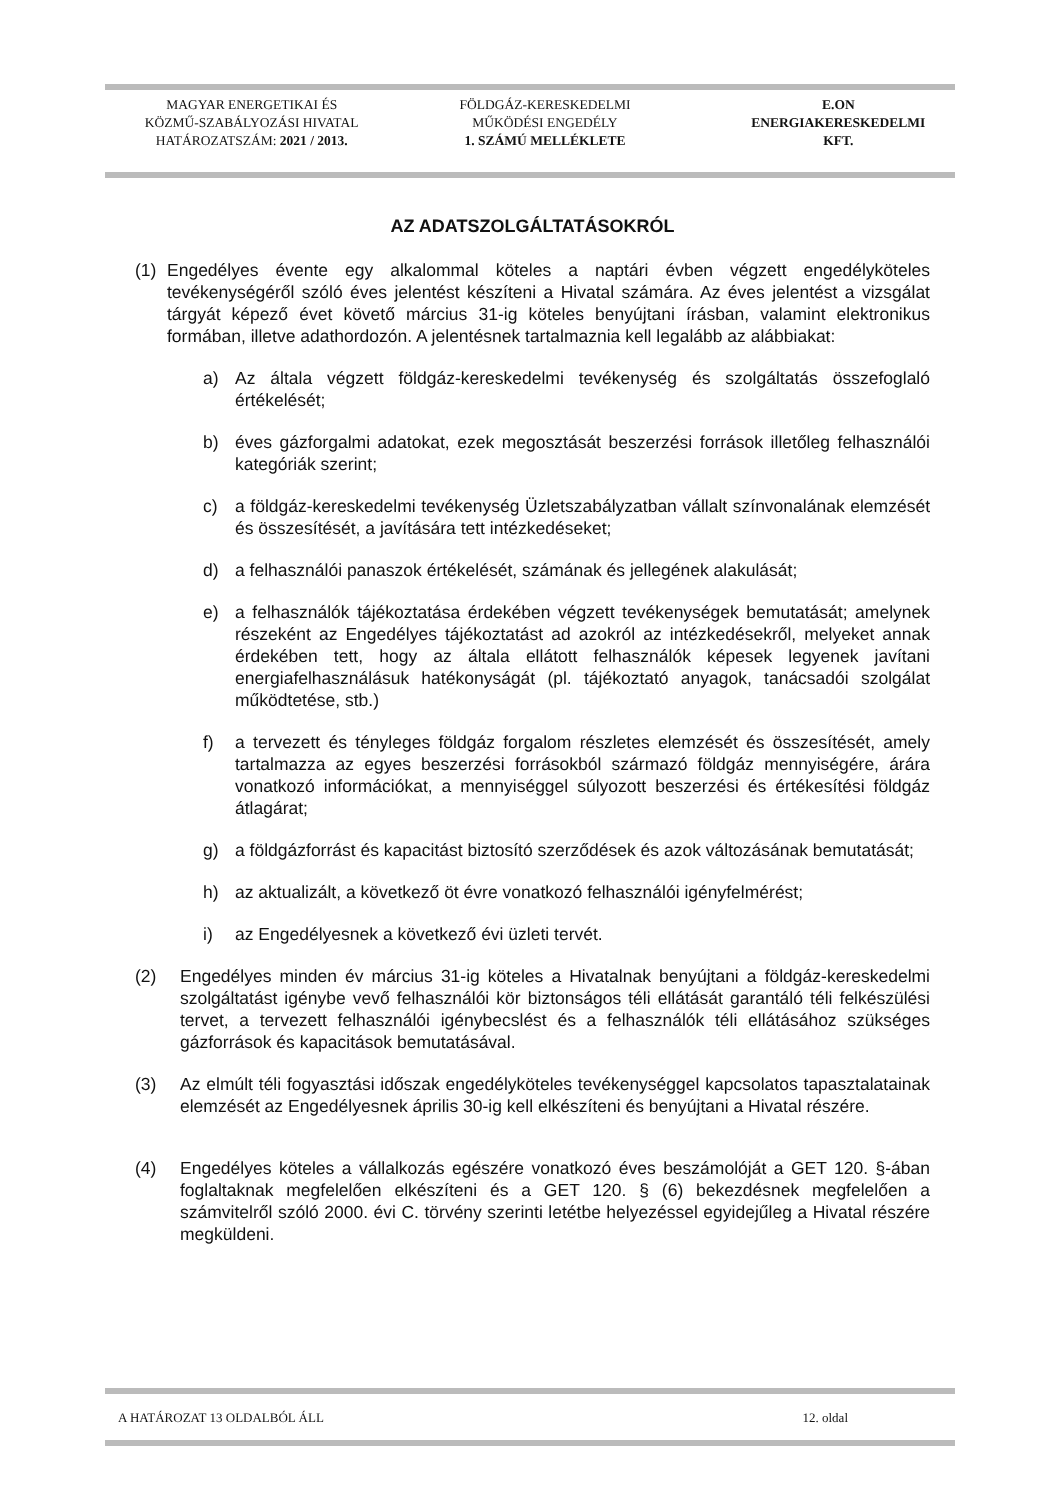MAGYAR ENERGETIKAI ÉS
KÖZMŰ-SZABÁLYOZÁSI HIVATAL
HATÁROZATSZÁM: 2021 / 2013.
FÖLDGÁZ-KERESKEDELMI
MŰKÖDÉSI ENGEDÉLY
1. SZÁMÚ MELLÉKLETE
E.ON
ENERGIAKERESKEDELMI
KFT.
AZ ADATSZOLGÁLTATÁSOKRÓL
(1) Engedélyes évente egy alkalommal köteles a naptári évben végzett engedélyköteles tevékenységéről szóló éves jelentést készíteni a Hivatal számára. Az éves jelentést a vizsgálat tárgyát képező évet követő március 31-ig köteles benyújtani írásban, valamint elektronikus formában, illetve adathordozón. A jelentésnek tartalmaznia kell legalább az alábbiakat:
a) Az általa végzett földgáz-kereskedelmi tevékenység és szolgáltatás összefoglaló értékelését;
b) éves gázforgalmi adatokat, ezek megosztását beszerzési források illetőleg felhasználói kategóriák szerint;
c) a földgáz-kereskedelmi tevékenység Üzletszabályzatban vállalt színvonalának elemzését és összesítését, a javítására tett intézkedéseket;
d) a felhasználói panaszok értékelését, számának és jellegének alakulását;
e) a felhasználók tájékoztatása érdekében végzett tevékenységek bemutatását; amelynek részeként az Engedélyes tájékoztatást ad azokról az intézkedésekről, melyeket annak érdekében tett, hogy az általa ellátott felhasználók képesek legyenek javítani energiafelhasználásuk hatékonyságát (pl. tájékoztató anyagok, tanácsadói szolgálat működtetése, stb.)
f) a tervezett és tényleges földgáz forgalom részletes elemzését és összesítését, amely tartalmazza az egyes beszerzési forrásokból származó földgáz mennyiségére, árára vonatkozó információkat, a mennyiséggel súlyozott beszerzési és értékesítési földgáz átlagárat;
g) a földgázforrást és kapacitást biztosító szerződések és azok változásának bemutatását;
h) az aktualizált, a következő öt évre vonatkozó felhasználói igényfelmérést;
i) az Engedélyesnek a következő évi üzleti tervét.
(2) Engedélyes minden év március 31-ig köteles a Hivatalnak benyújtani a földgáz-kereskedelmi szolgáltatást igénybe vevő felhasználói kör biztonságos téli ellátását garantáló téli felkészülési tervet, a tervezett felhasználói igénybecslést és a felhasználók téli ellátásához szükséges gázforrások és kapacitások bemutatásával.
(3) Az elmúlt téli fogyasztási időszak engedélyköteles tevékenységgel kapcsolatos tapasztalatainak elemzését az Engedélyesnek április 30-ig kell elkészíteni és benyújtani a Hivatal részére.
(4) Engedélyes köteles a vállalkozás egészére vonatkozó éves beszámolóját a GET 120. §-ában foglaltaknak megfelelően elkészíteni és a GET 120. § (6) bekezdésnek megfelelően a számvitelről szóló 2000. évi C. törvény szerinti letétbe helyezéssel egyidejűleg a Hivatal részére megküldeni.
A HATÁROZAT 13 OLDALBÓL ÁLL 12. oldal